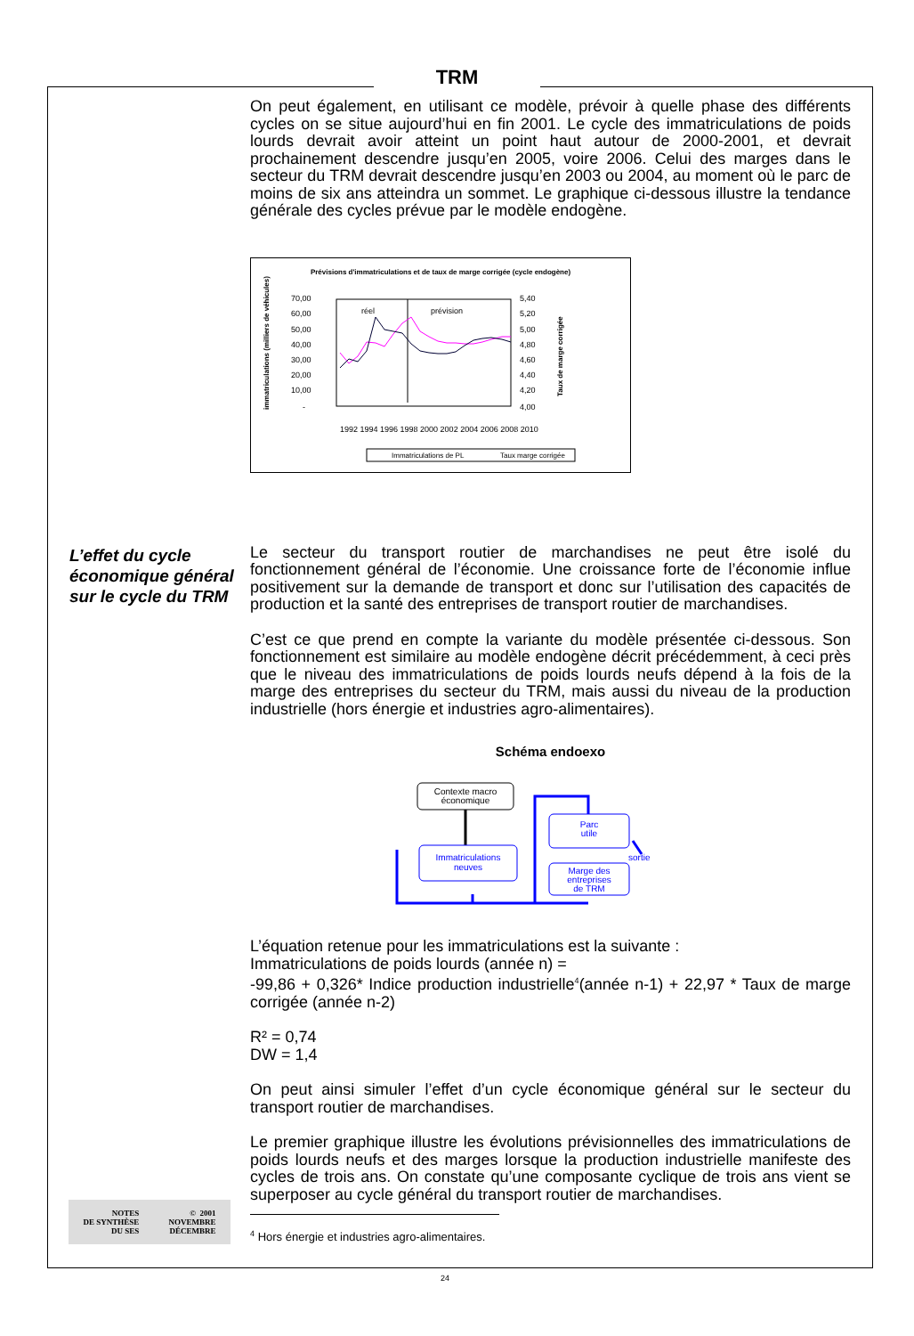TRM
L’effet du cycle économique général sur le cycle du TRM
On peut également, en utilisant ce modèle, prévoir à quelle phase des différents cycles on se situe aujourd’hui en fin 2001. Le cycle des immatriculations de poids lourds devrait avoir atteint un point haut autour de 2000-2001, et devrait prochainement descendre jusqu’en 2005, voire 2006. Celui des marges dans le secteur du TRM devrait descendre jusqu’en 2003 ou 2004, au moment où le parc de moins de six ans atteindra un sommet. Le graphique ci-dessous illustre la tendance générale des cycles prévue par le modèle endogène.
Prévisions d'immatriculations et de taux de marge corrigée (cycle endogène)
70,00
60,00
50,00
40,00
30,00
20,00
10,00
-
5,40
5,20
5,00
4,80
4,60
4,40
4,20
4,00
réel
prévision
immatriculations (milliers de véhicules)
Taux de marge corrigée
1992 1994 1996 1998 2000 2002 2004 2006 2008 2010
Immatriculations de PL
Taux marge corrigée
Le secteur du transport routier de marchandises ne peut être isolé du fonctionnement général de l’économie. Une croissance forte de l’économie influe positivement sur la demande de transport et donc sur l’utilisation des capacités de production et la santé des entreprises de transport routier de marchandises.
C’est ce que prend en compte la variante du modèle présentée ci-dessous. Son fonctionnement est similaire au modèle endogène décrit précédemment, à ceci près que le niveau des immatriculations de poids lourds neufs dépend à la fois de la marge des entreprises du secteur du TRM, mais aussi du niveau de la production industrielle (hors énergie et industries agro-alimentaires).
Schéma endoexo
Contexte macro
économique
Immatriculations
neuves
Parc
utile
sortie
Marge des
entreprises
de TRM
L’équation retenue pour les immatriculations est la suivante :
Immatriculations de poids lourds (année n) =
-99,86 + 0,326* Indice production industrielle<sup>4</sup>(année n-1) + 22,97 * Taux de marge corrigée (année n-2)
R² = 0,74
DW = 1,4
On peut ainsi simuler l’effet d’un cycle économique général sur le secteur du transport routier de marchandises.
Le premier graphique illustre les évolutions prévisionnelles des immatriculations de poids lourds neufs et des marges lorsque la production industrielle manifeste des cycles de trois ans. On constate qu’une composante cyclique de trois ans vient se superposer au cycle général du transport routier de marchandises.
<sup>4</sup> Hors énergie et industries agro-alimentaires.
NOTES
DE SYNTHÈSE
DU SES
© 2001
NOVEMBRE
DÉCEMBRE
24